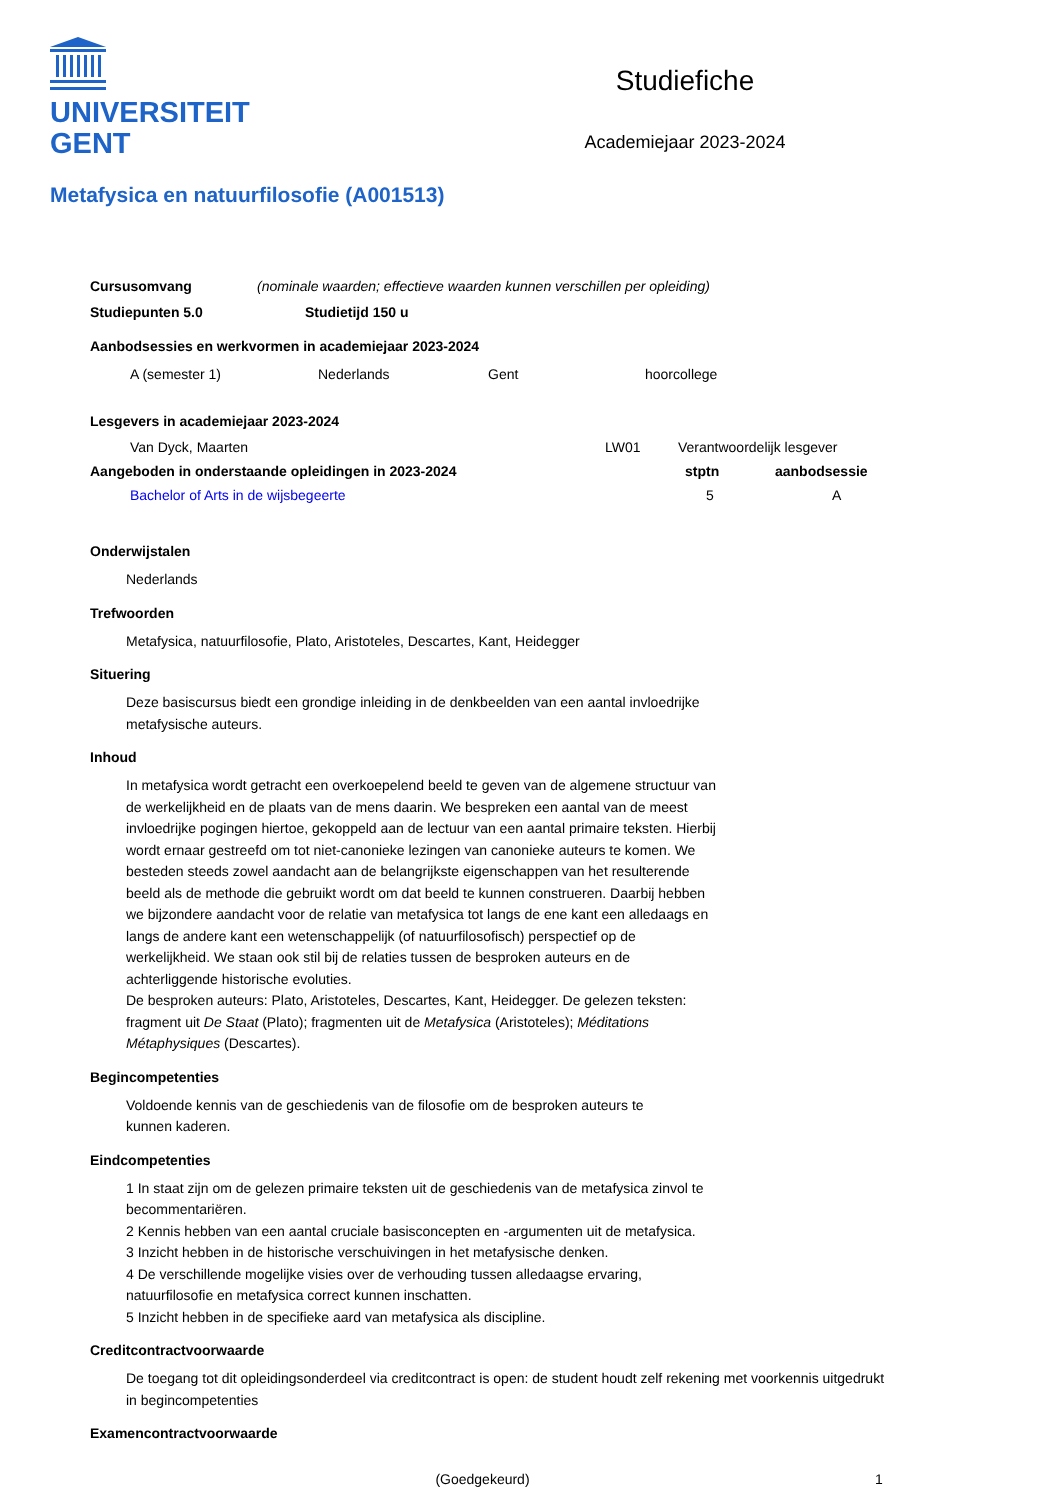UNIVERSITEIT
GENT
Studiefiche
Academiejaar 2023-2024
Metafysica en natuurfilosofie (A001513)
Cursusomvang (nominale waarden; effectieve waarden kunnen verschillen per opleiding)
Studiepunten 5.0 Studietijd 150 u
Aanbodsessies en werkvormen in academiejaar 2023-2024
A (semester 1) Nederlands Gent hoorcollege
Lesgevers in academiejaar 2023-2024
Van Dyck, Maarten LW01 Verantwoordelijk lesgever
Aangeboden in onderstaande opleidingen in 2023-2024 stptn aanbodsessie
Bachelor of Arts in de wijsbegeerte 5 A
Onderwijstalen
Nederlands
Trefwoorden
Metafysica, natuurfilosofie, Plato, Aristoteles, Descartes, Kant, Heidegger
Situering
Deze basiscursus biedt een grondige inleiding in de denkbeelden van een aantal invloedrijke metafysische auteurs.
Inhoud
In metafysica wordt getracht een overkoepelend beeld te geven van de algemene structuur van de werkelijkheid en de plaats van de mens daarin. We bespreken een aantal van de meest invloedrijke pogingen hiertoe, gekoppeld aan de lectuur van een aantal primaire teksten. Hierbij wordt ernaar gestreefd om tot niet-canonieke lezingen van canonieke auteurs te komen. We besteden steeds zowel aandacht aan de belangrijkste eigenschappen van het resulterende beeld als de methode die gebruikt wordt om dat beeld te kunnen construeren. Daarbij hebben we bijzondere aandacht voor de relatie van metafysica tot langs de ene kant een alledaags en langs de andere kant een wetenschappelijk (of natuurfilosofisch) perspectief op de werkelijkheid. We staan ook stil bij de relaties tussen de besproken auteurs en de achterliggende historische evoluties.
De besproken auteurs: Plato, Aristoteles, Descartes, Kant, Heidegger. De gelezen teksten: fragment uit De Staat (Plato); fragmenten uit de Metafysica (Aristoteles); Méditations Métaphysiques (Descartes).
Begincompetenties
Voldoende kennis van de geschiedenis van de filosofie om de besproken auteurs te kunnen kaderen.
Eindcompetenties
1 In staat zijn om de gelezen primaire teksten uit de geschiedenis van de metafysica zinvol te becommentariëren.
2 Kennis hebben van een aantal cruciale basisconcepten en -argumenten uit de metafysica.
3 Inzicht hebben in de historische verschuivingen in het metafysische denken.
4 De verschillende mogelijke visies over de verhouding tussen alledaagse ervaring, natuurfilosofie en metafysica correct kunnen inschatten.
5 Inzicht hebben in de specifieke aard van metafysica als discipline.
Creditcontractvoorwaarde
De toegang tot dit opleidingsonderdeel via creditcontract is open: de student houdt zelf rekening met voorkennis uitgedrukt in begincompetenties
Examencontractvoorwaarde
(Goedgekeurd) 1